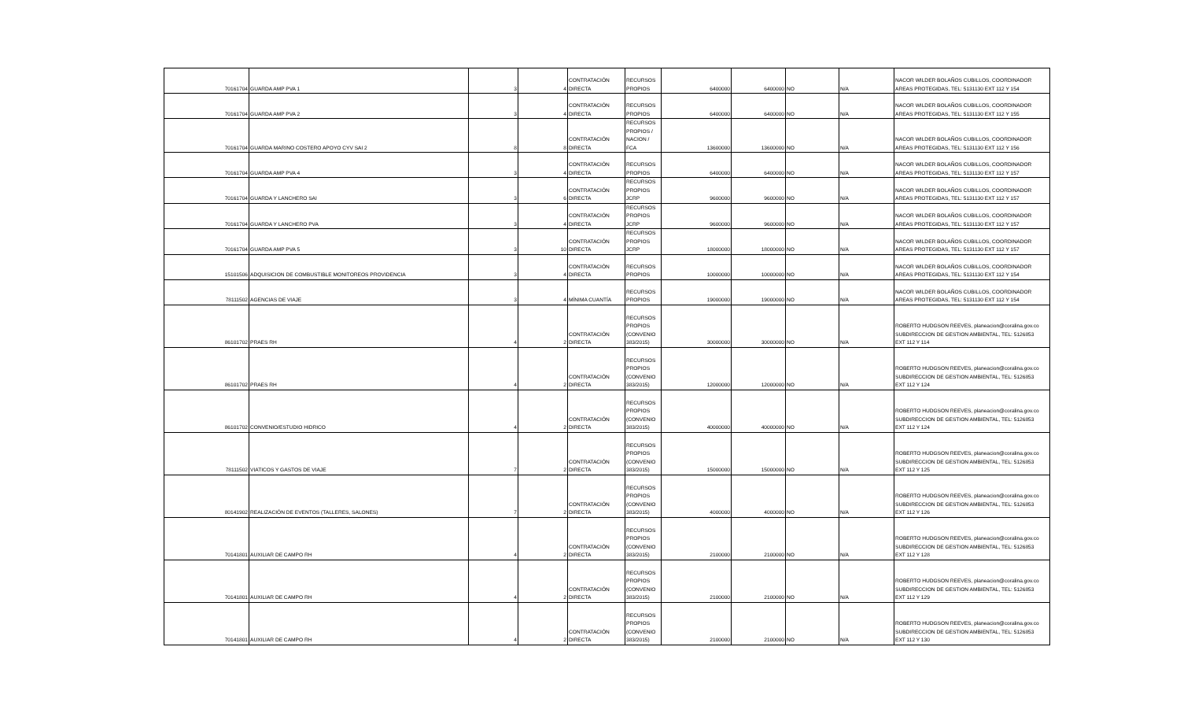| 70161704 | GUARDA AMP PVA 1 | 3 | 4 | CONTRATACIÓN DIRECTA | RECURSOS PROPIOS | 6400000 | 6400000 | NO | N/A | NACOR WILDER BOLAÑOS CUBILLOS, COORDINADOR AREAS PROTEGIDAS, TEL: 5131130 EXT 112 Y 154 |
| 70161704 | GUARDA AMP PVA 2 | 3 | 4 | CONTRATACIÓN DIRECTA | RECURSOS PROPIOS | 6400000 | 6400000 | NO | N/A | NACOR WILDER BOLAÑOS CUBILLOS, COORDINADOR AREAS PROTEGIDAS, TEL: 5131130 EXT 112 Y 155 |
| 70161704 | GUARDA MARINO COSTERO APOYO CYV SAI 2 | 8 | 8 | CONTRATACIÓN DIRECTA | RECURSOS PROPIOS / NACION / FCA | 13600000 | 13600000 | NO | N/A | NACOR WILDER BOLAÑOS CUBILLOS, COORDINADOR AREAS PROTEGIDAS, TEL: 5131130 EXT 112 Y 156 |
| 70161704 | GUARDA AMP PVA 4 | 3 | 4 | CONTRATACIÓN DIRECTA | RECURSOS PROPIOS | 6400000 | 6400000 | NO | N/A | NACOR WILDER BOLAÑOS CUBILLOS, COORDINADOR AREAS PROTEGIDAS, TEL: 5131130 EXT 112 Y 157 |
| 70161704 | GUARDA Y LANCHERO SAI | 3 | 6 | CONTRATACIÓN DIRECTA | RECURSOS PROPIOS JCRP | 9600000 | 9600000 | NO | N/A | NACOR WILDER BOLAÑOS CUBILLOS, COORDINADOR AREAS PROTEGIDAS, TEL: 5131130 EXT 112 Y 157 |
| 70161704 | GUARDA Y LANCHERO PVA | 3 | 4 | CONTRATACIÓN DIRECTA | RECURSOS PROPIOS JCRP | 9600000 | 9600000 | NO | N/A | NACOR WILDER BOLAÑOS CUBILLOS, COORDINADOR AREAS PROTEGIDAS, TEL: 5131130 EXT 112 Y 157 |
| 70161704 | GUARDA AMP PVA 5 | 3 | 10 | CONTRATACIÓN DIRECTA | RECURSOS PROPIOS JCRP | 18000000 | 18000000 | NO | N/A | NACOR WILDER BOLAÑOS CUBILLOS, COORDINADOR AREAS PROTEGIDAS, TEL: 5131130 EXT 112 Y 157 |
| 15101506 | ADQUISICION DE COMBUSTIBLE MONITOREOS PROVIDENCIA | 3 | 4 | CONTRATACIÓN DIRECTA | RECURSOS PROPIOS | 10000000 | 10000000 | NO | N/A | NACOR WILDER BOLAÑOS CUBILLOS, COORDINADOR AREAS PROTEGIDAS, TEL: 5131130 EXT 112 Y 154 |
| 78111502 | AGENCIAS DE VIAJE | 3 | 4 | MÍNIMA CUANTÍA | RECURSOS PROPIOS | 19000000 | 19000000 | NO | N/A | NACOR WILDER BOLAÑOS CUBILLOS, COORDINADOR AREAS PROTEGIDAS, TEL: 5131130 EXT 112 Y 154 |
| 86101702 | PRAES RH | 4 | 2 | CONTRATACIÓN DIRECTA | RECURSOS PROPIOS (CONVENIO 383/2015) | 30000000 | 30000000 | NO | N/A | ROBERTO HUDGSON REEVES, planeacion@coralina.gov.co SUBDIRECCION DE GESTION AMBIENTAL, TEL: 5126853 EXT 112 Y 114 |
| 86101702 | PRAES RH | 4 | 2 | CONTRATACIÓN DIRECTA | RECURSOS PROPIOS (CONVENIO 383/2015) | 12000000 | 12000000 | NO | N/A | ROBERTO HUDGSON REEVES, planeacion@coralina.gov.co SUBDIRECCION DE GESTION AMBIENTAL, TEL: 5126853 EXT 112 Y 124 |
| 86101702 | CONVENIO/ESTUDIO HIDRICO | 4 | 2 | CONTRATACIÓN DIRECTA | RECURSOS PROPIOS (CONVENIO 383/2015) | 40000000 | 40000000 | NO | N/A | ROBERTO HUDGSON REEVES, planeacion@coralina.gov.co SUBDIRECCION DE GESTION AMBIENTAL, TEL: 5126853 EXT 112 Y 124 |
| 78111502 | VIATICOS Y GASTOS DE VIAJE | 7 | 2 | CONTRATACIÓN DIRECTA | RECURSOS PROPIOS (CONVENIO 383/2015) | 15000000 | 15000000 | NO | N/A | ROBERTO HUDGSON REEVES, planeacion@coralina.gov.co SUBDIRECCION DE GESTION AMBIENTAL, TEL: 5126853 EXT 112 Y 125 |
| 80141902 | REALIZACIÓN DE EVENTOS (TALLERES, SALONES) | 7 | 2 | CONTRATACIÓN DIRECTA | RECURSOS PROPIOS (CONVENIO 383/2015) | 4000000 | 4000000 | NO | N/A | ROBERTO HUDGSON REEVES, planeacion@coralina.gov.co SUBDIRECCION DE GESTION AMBIENTAL, TEL: 5126853 EXT 112 Y 126 |
| 70141801 | AUXILIAR DE CAMPO RH | 4 | 2 | CONTRATACIÓN DIRECTA | RECURSOS PROPIOS (CONVENIO 383/2015) | 2100000 | 2100000 | NO | N/A | ROBERTO HUDGSON REEVES, planeacion@coralina.gov.co SUBDIRECCION DE GESTION AMBIENTAL, TEL: 5126853 EXT 112 Y 128 |
| 70141801 | AUXILIAR DE CAMPO RH | 4 | 2 | CONTRATACIÓN DIRECTA | RECURSOS PROPIOS (CONVENIO 383/2015) | 2100000 | 2100000 | NO | N/A | ROBERTO HUDGSON REEVES, planeacion@coralina.gov.co SUBDIRECCION DE GESTION AMBIENTAL, TEL: 5126853 EXT 112 Y 129 |
| 70141801 | AUXILIAR DE CAMPO RH | 4 | 2 | CONTRATACIÓN DIRECTA | RECURSOS PROPIOS (CONVENIO 383/2015) | 2100000 | 2100000 | NO | N/A | ROBERTO HUDGSON REEVES, planeacion@coralina.gov.co SUBDIRECCION DE GESTION AMBIENTAL, TEL: 5126853 EXT 112 Y 130 |